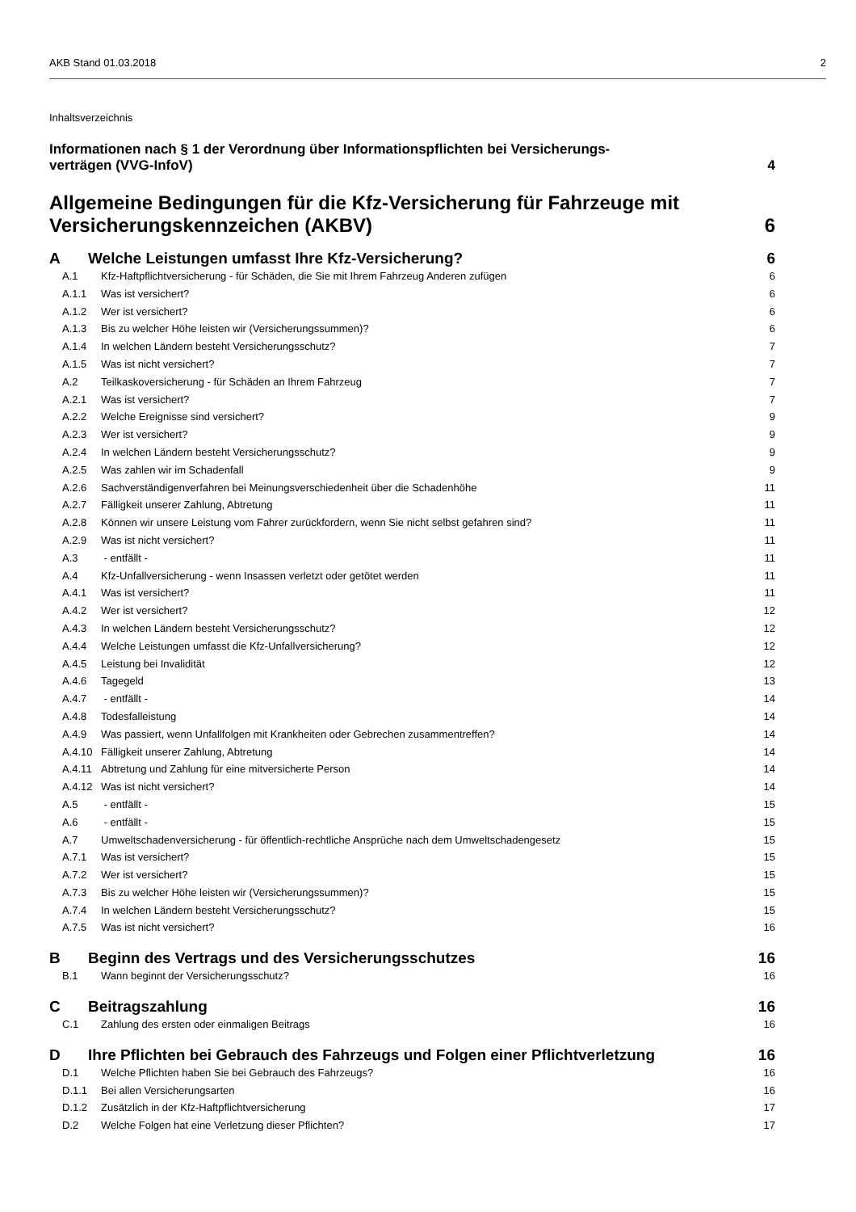AKB Stand 01.03.2018 2
Inhaltsverzeichnis
Informationen nach § 1 der Verordnung über Informationspflichten bei Versicherungs-
verträgen (VVG-InfoV) 4
Allgemeine Bedingungen für die Kfz-Versicherung für Fahrzeuge mit
Versicherungskennzeichen (AKBV) 6
A Welche Leistungen umfasst Ihre Kfz-Versicherung? 6
A.1 Kfz-Haftpflichtversicherung - für Schäden, die Sie mit Ihrem Fahrzeug Anderen zufügen 6
A.1.1 Was ist versichert? 6
A.1.2 Wer ist versichert? 6
A.1.3 Bis zu welcher Höhe leisten wir (Versicherungssummen)? 6
A.1.4 In welchen Ländern besteht Versicherungsschutz? 7
A.1.5 Was ist nicht versichert? 7
A.2 Teilkaskoversicherung - für Schäden an Ihrem Fahrzeug 7
A.2.1 Was ist versichert? 7
A.2.2 Welche Ereignisse sind versichert? 9
A.2.3 Wer ist versichert? 9
A.2.4 In welchen Ländern besteht Versicherungsschutz? 9
A.2.5 Was zahlen wir im Schadenfall 9
A.2.6 Sachverständigenverfahren bei Meinungsverschiedenheit über die Schadenhöhe 11
A.2.7 Fälligkeit unserer Zahlung, Abtretung 11
A.2.8 Können wir unsere Leistung vom Fahrer zurückfordern, wenn Sie nicht selbst gefahren sind? 11
A.2.9 Was ist nicht versichert? 11
A.3 - entfällt - 11
A.4 Kfz-Unfallversicherung - wenn Insassen verletzt oder getötet werden 11
A.4.1 Was ist versichert? 11
A.4.2 Wer ist versichert? 12
A.4.3 In welchen Ländern besteht Versicherungsschutz? 12
A.4.4 Welche Leistungen umfasst die Kfz-Unfallversicherung? 12
A.4.5 Leistung bei Invalidität 12
A.4.6 Tagegeld 13
A.4.7 - entfällt - 14
A.4.8 Todesfalleistung 14
A.4.9 Was passiert, wenn Unfallfolgen mit Krankheiten oder Gebrechen zusammentreffen? 14
A.4.10 Fälligkeit unserer Zahlung, Abtretung 14
A.4.11 Abtretung und Zahlung für eine mitversicherte Person 14
A.4.12 Was ist nicht versichert? 14
A.5 - entfällt - 15
A.6 - entfällt - 15
A.7 Umweltschadenversicherung - für öffentlich-rechtliche Ansprüche nach dem Umweltschadengesetz 15
A.7.1 Was ist versichert? 15
A.7.2 Wer ist versichert? 15
A.7.3 Bis zu welcher Höhe leisten wir (Versicherungssummen)? 15
A.7.4 In welchen Ländern besteht Versicherungsschutz? 15
A.7.5 Was ist nicht versichert? 16
B Beginn des Vertrags und des Versicherungsschutzes 16
B.1 Wann beginnt der Versicherungsschutz? 16
C Beitragszahlung 16
C.1 Zahlung des ersten oder einmaligen Beitrags 16
D Ihre Pflichten bei Gebrauch des Fahrzeugs und Folgen einer Pflichtverletzung 16
D.1 Welche Pflichten haben Sie bei Gebrauch des Fahrzeugs? 16
D.1.1 Bei allen Versicherungsarten 16
D.1.2 Zusätzlich in der Kfz-Haftpflichtversicherung 17
D.2 Welche Folgen hat eine Verletzung dieser Pflichten? 17